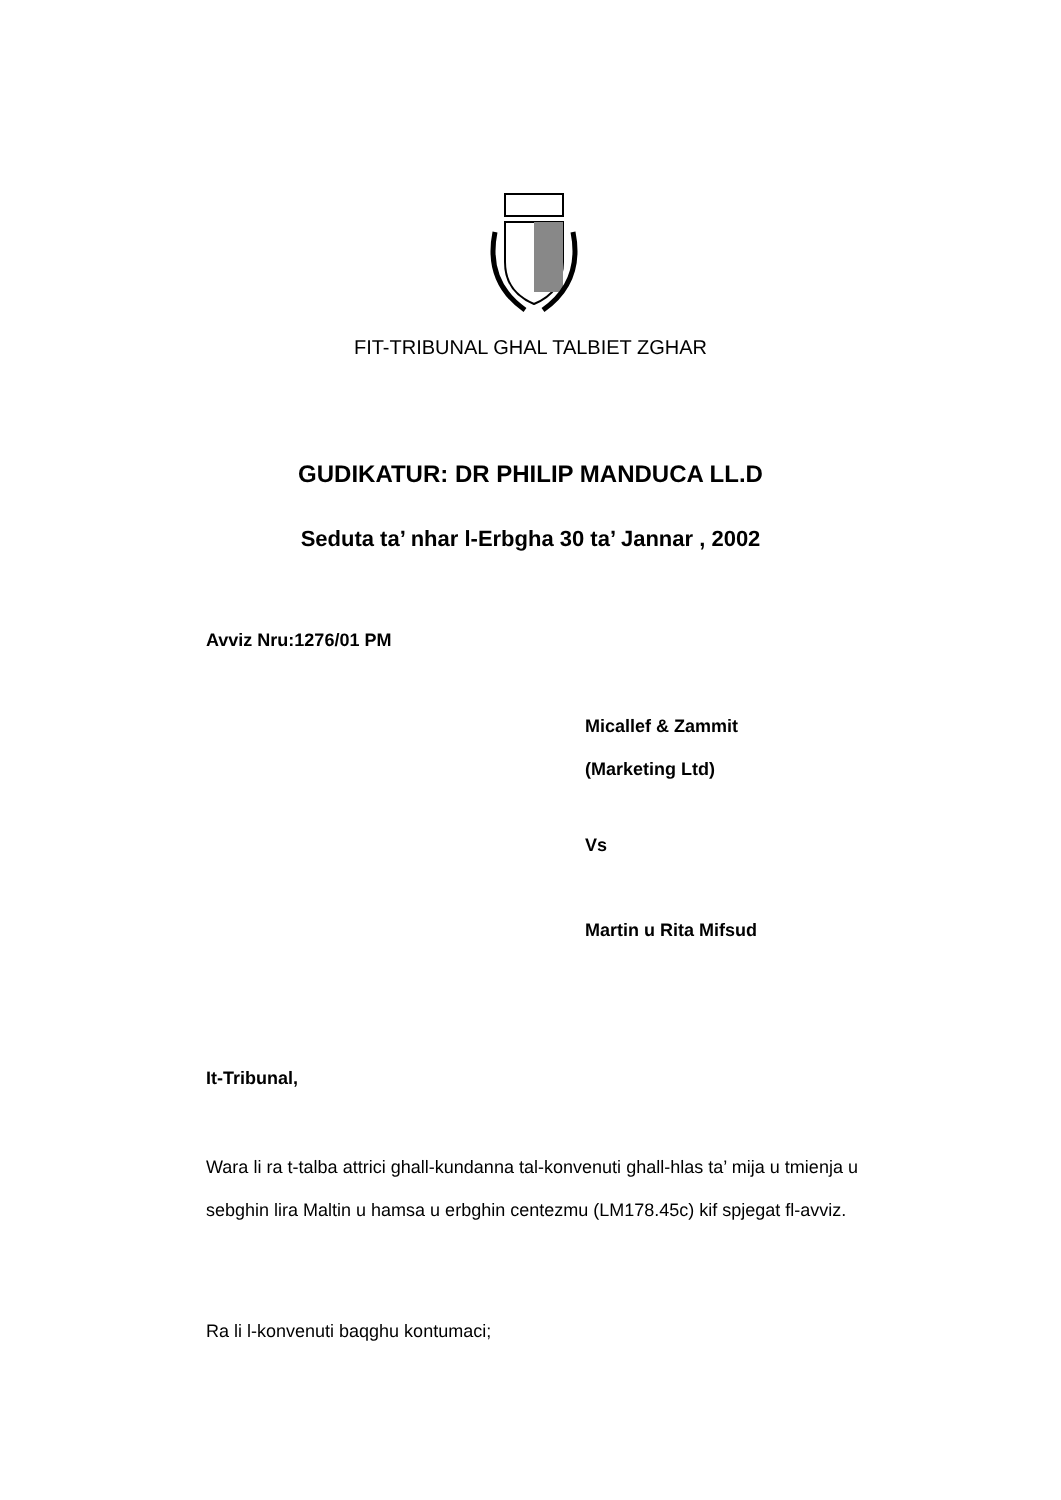FIT-TRIBUNAL GHAL TALBIET ZGHAR
GUDIKATUR: DR PHILIP MANDUCA LL.D
Seduta ta’ nhar l-Erbgha 30 ta’ Jannar , 2002
Avviz Nru:1276/01 PM
Micallef & Zammit
(Marketing Ltd)
Vs
Martin u Rita Mifsud
It-Tribunal,
Wara li ra t-talba attrici ghall-kundanna tal-konvenuti ghall-hlas ta’ mija u tmienja u sebghin lira Maltin u hamsa u erbghin centezmu (LM178.45c) kif spjegat fl-avviz.
Ra li l-konvenuti baqghu kontumaci;